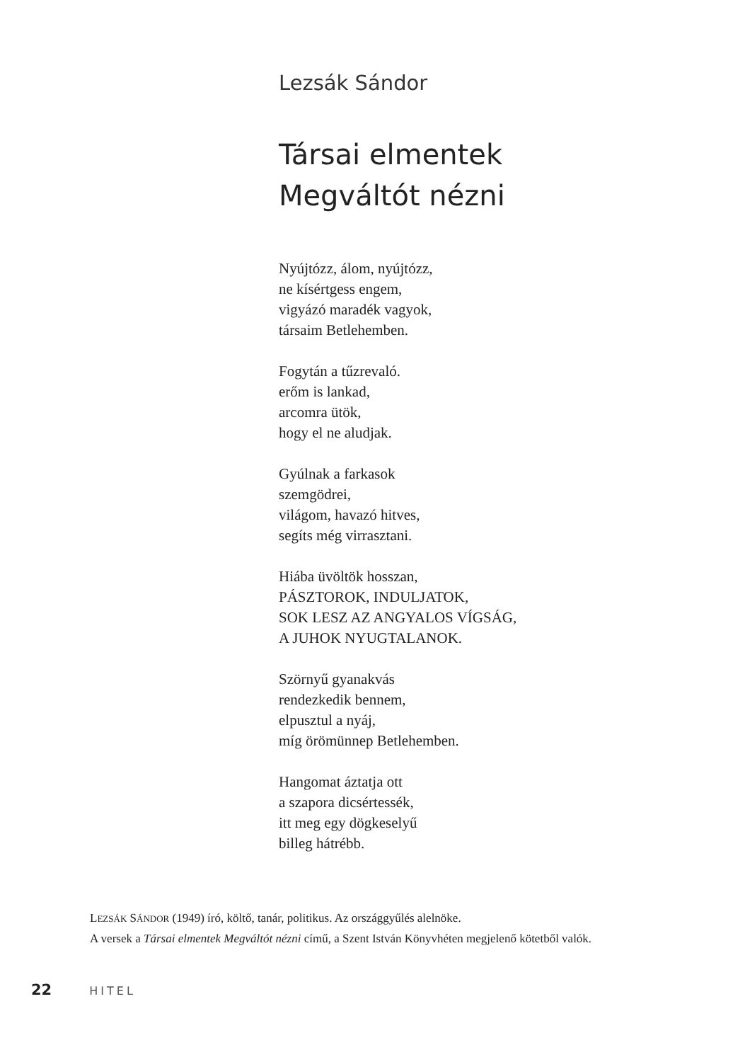Lezsák Sándor
Társai elmentek
Megváltót nézni
Nyújtózz, álom, nyújtózz,
ne kísértgess engem,
vigyázó maradék vagyok,
társaim Betlehemben.
Fogytán a tűzrevaló.
erőm is lankad,
arcomra ütök,
hogy el ne aludjak.
Gyúlnak a farkasok
szemgödrei,
világom, havazó hitves,
segíts még virrasztani.
Hiába üvöltök hosszan,
PÁSZTOROK, INDULJATOK,
SOK LESZ AZ ANGYALOS VÍGSÁG,
A JUHOK NYUGTALANOK.
Szörnyű gyanakvás
rendezkedik bennem,
elpusztul a nyáj,
míg örömünnep Betlehemben.
Hangomat áztatja ott
a szapora dicsértessék,
itt meg egy dögkeselyű
billeg hátrébb.
LEZSÁK SÁNDOR (1949) író, költő, tanár, politikus. Az országgyűlés alelnöke.
A versek a Társai elmentek Megváltót nézni című, a Szent István Könyvhéten megjelenő kötetből valók.
22 HITEL